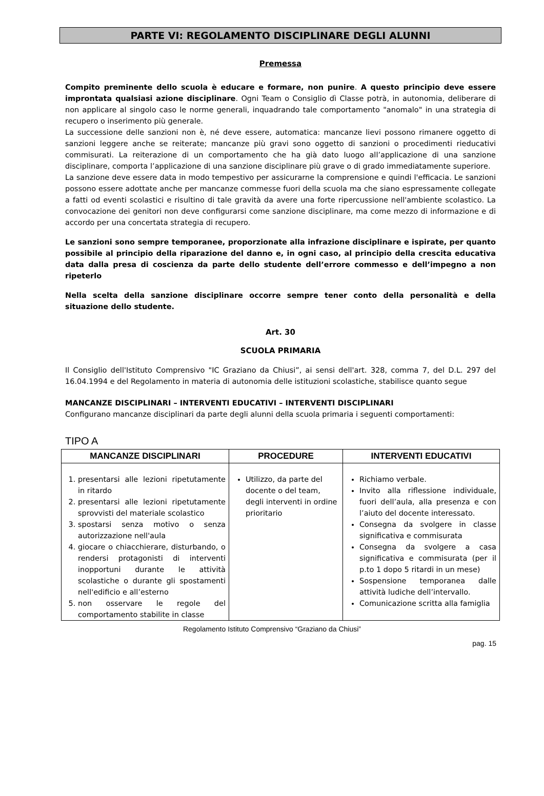PARTE VI: REGOLAMENTO DISCIPLINARE DEGLI ALUNNI
Premessa
Compito preminente dello scuola è educare e formare, non punire. A questo principio deve essere improntata qualsiasi azione disciplinare. Ogni Team o Consiglio dì Classe potrà, in autonomia, deliberare di non applicare al singolo caso le norme generali, inquadrando tale comportamento "anomalo" in una strategia di recupero o inserimento più generale.
La successione delle sanzioni non è, né deve essere, automatica: mancanze lievi possono rimanere oggetto di sanzioni leggere anche se reiterate; mancanze più gravi sono oggetto di sanzioni o procedimenti rieducativi commisurati. La reiterazione di un comportamento che ha già dato luogo all’applicazione di una sanzione disciplinare, comporta l’applicazione di una sanzione disciplinare più grave o di grado immediatamente superiore.
La sanzione deve essere data in modo tempestivo per assicurarne la comprensione e quindi l'efficacia. Le sanzioni possono essere adottate anche per mancanze commesse fuori della scuola ma che siano espressamente collegate a fatti od eventi scolastici e risultino di tale gravità da avere una forte ripercussione nell'ambiente scolastico. La convocazione dei genitori non deve configurarsi come sanzione disciplinare, ma come mezzo di informazione e di accordo per una concertata strategia di recupero.
Le sanzioni sono sempre temporanee, proporzionate alla infrazione disciplinare e ispirate, per quanto possibile al principio della riparazione del danno e, in ogni caso, al principio della crescita educativa data dalla presa di coscienza da parte dello studente dell’errore commesso e dell’impegno a non ripeterlo
Nella scelta della sanzione disciplinare occorre sempre tener conto della personalità e della situazione dello studente.
Art. 30
SCUOLA PRIMARIA
Il Consiglio dell'Istituto Comprensivo "IC Graziano da Chiusi”, ai sensi dell'art. 328, comma 7, del D.L. 297 del 16.04.1994 e del Regolamento in materia di autonomia delle istituzioni scolastiche, stabilisce quanto segue
MANCANZE DISCIPLINARI – INTERVENTI EDUCATIVI – INTERVENTI DISCIPLINARI
Configurano mancanze disciplinari da parte degli alunni della scuola primaria i seguenti comportamenti:
TIPO A
| MANCANZE DISCIPLINARI | PROCEDURE | INTERVENTI EDUCATIVI |
| --- | --- | --- |
| 1. presentarsi alle lezioni ripetutamente in ritardo 2. presentarsi alle lezioni ripetutamente sprovvisti del materiale scolastico 3. spostarsi senza motivo o senza autorizzazione nell'aula 4. giocare o chiacchierare, disturbando, o rendersi protagonisti di interventi inopportuni durante le attività scolastiche o durante gli spostamenti nell'edificio e all’esterno 5. non osservare le regole del comportamento stabilite in classe | Utilizzo, da parte del docente o del team, degli interventi in ordine prioritario | Richiamo verbale. Invito alla riflessione individuale, fuori dell’aula, alla presenza e con l’aiuto del docente interessato. Consegna da svolgere in classe significativa e commisurata Consegna da svolgere a casa significativa e commisurata (per il p.to 1 dopo 5 ritardi in un mese) Sospensione temporanea dalle attività ludiche dell’intervallo. Comunicazione scritta alla famiglia |
Regolamento Istituto Comprensivo “Graziano da Chiusi”
pag. 15